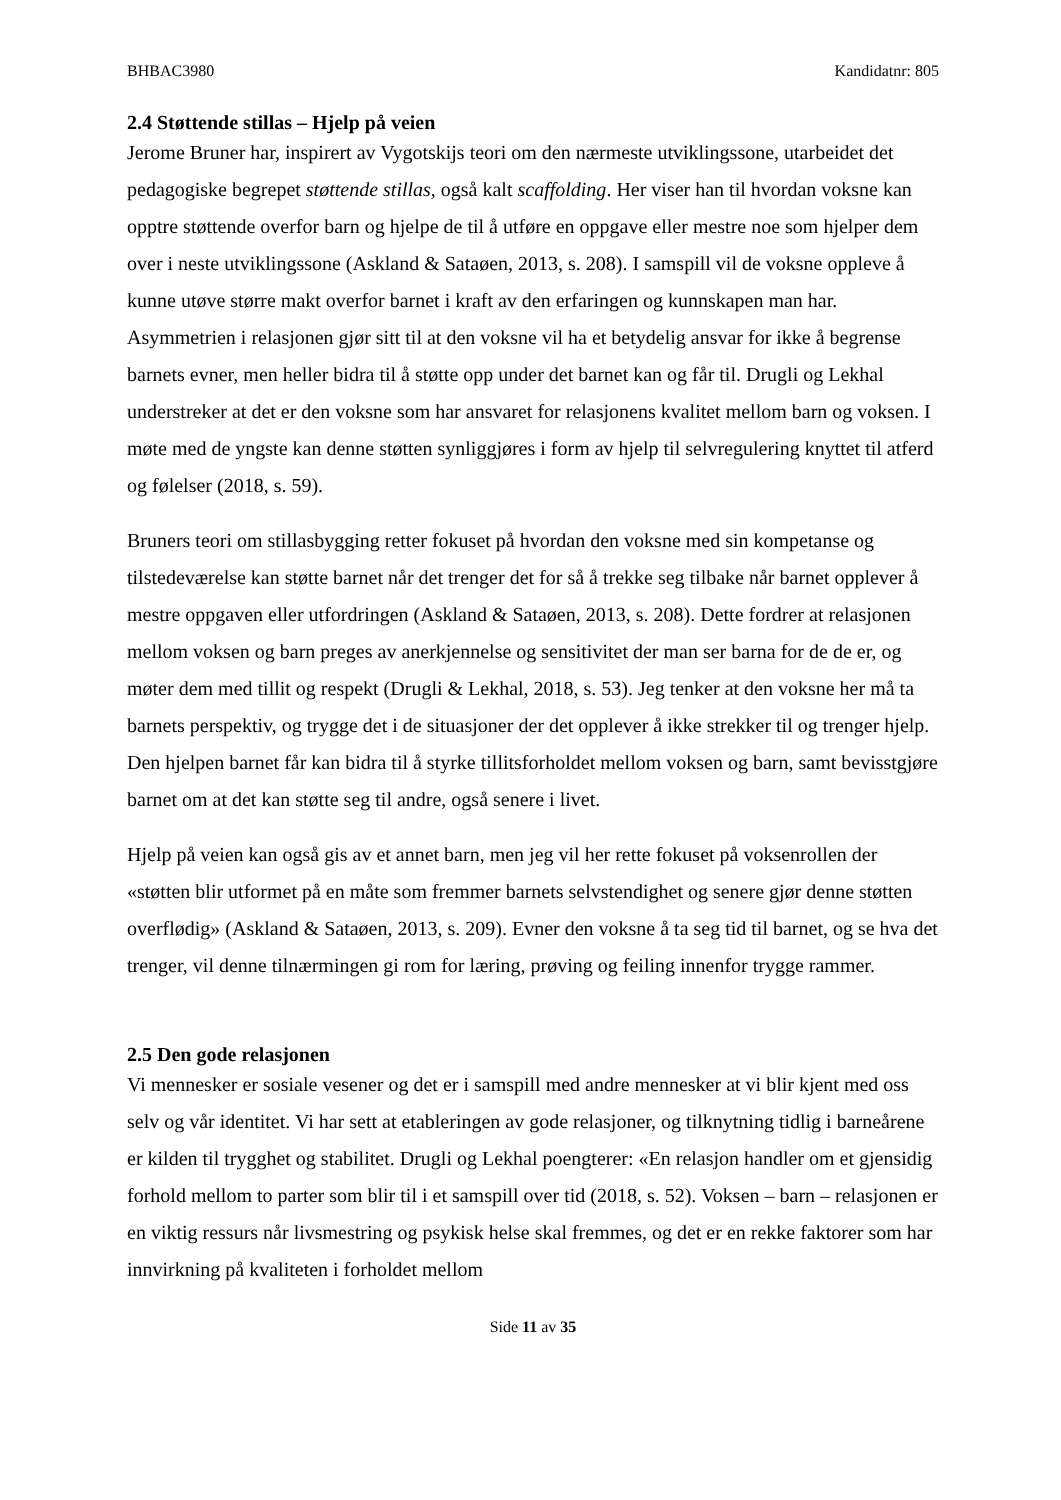BHBAC3980 Kandidatnr: 805
2.4 Støttende stillas – Hjelp på veien
Jerome Bruner har, inspirert av Vygotskijs teori om den nærmeste utviklingssone, utarbeidet det pedagogiske begrepet støttende stillas, også kalt scaffolding. Her viser han til hvordan voksne kan opptre støttende overfor barn og hjelpe de til å utføre en oppgave eller mestre noe som hjelper dem over i neste utviklingssone (Askland & Sataøen, 2013, s. 208). I samspill vil de voksne oppleve å kunne utøve større makt overfor barnet i kraft av den erfaringen og kunnskapen man har. Asymmetrien i relasjonen gjør sitt til at den voksne vil ha et betydelig ansvar for ikke å begrense barnets evner, men heller bidra til å støtte opp under det barnet kan og får til. Drugli og Lekhal understreker at det er den voksne som har ansvaret for relasjonens kvalitet mellom barn og voksen. I møte med de yngste kan denne støtten synliggjøres i form av hjelp til selvregulering knyttet til atferd og følelser (2018, s. 59).
Bruners teori om stillasbygging retter fokuset på hvordan den voksne med sin kompetanse og tilstedeværelse kan støtte barnet når det trenger det for så å trekke seg tilbake når barnet opplever å mestre oppgaven eller utfordringen (Askland & Sataøen, 2013, s. 208). Dette fordrer at relasjonen mellom voksen og barn preges av anerkjennelse og sensitivitet der man ser barna for de de er, og møter dem med tillit og respekt (Drugli & Lekhal, 2018, s. 53). Jeg tenker at den voksne her må ta barnets perspektiv, og trygge det i de situasjoner der det opplever å ikke strekker til og trenger hjelp. Den hjelpen barnet får kan bidra til å styrke tillitsforholdet mellom voksen og barn, samt bevisstgjøre barnet om at det kan støtte seg til andre, også senere i livet.
Hjelp på veien kan også gis av et annet barn, men jeg vil her rette fokuset på voksenrollen der «støtten blir utformet på en måte som fremmer barnets selvstendighet og senere gjør denne støtten overflødig» (Askland & Sataøen, 2013, s. 209). Evner den voksne å ta seg tid til barnet, og se hva det trenger, vil denne tilnærmingen gi rom for læring, prøving og feiling innenfor trygge rammer.
2.5 Den gode relasjonen
Vi mennesker er sosiale vesener og det er i samspill med andre mennesker at vi blir kjent med oss selv og vår identitet. Vi har sett at etableringen av gode relasjoner, og tilknytning tidlig i barneårene er kilden til trygghet og stabilitet. Drugli og Lekhal poengterer: «En relasjon handler om et gjensidig forhold mellom to parter som blir til i et samspill over tid (2018, s. 52). Voksen – barn – relasjonen er en viktig ressurs når livsmestring og psykisk helse skal fremmes, og det er en rekke faktorer som har innvirkning på kvaliteten i forholdet mellom
Side 11 av 35